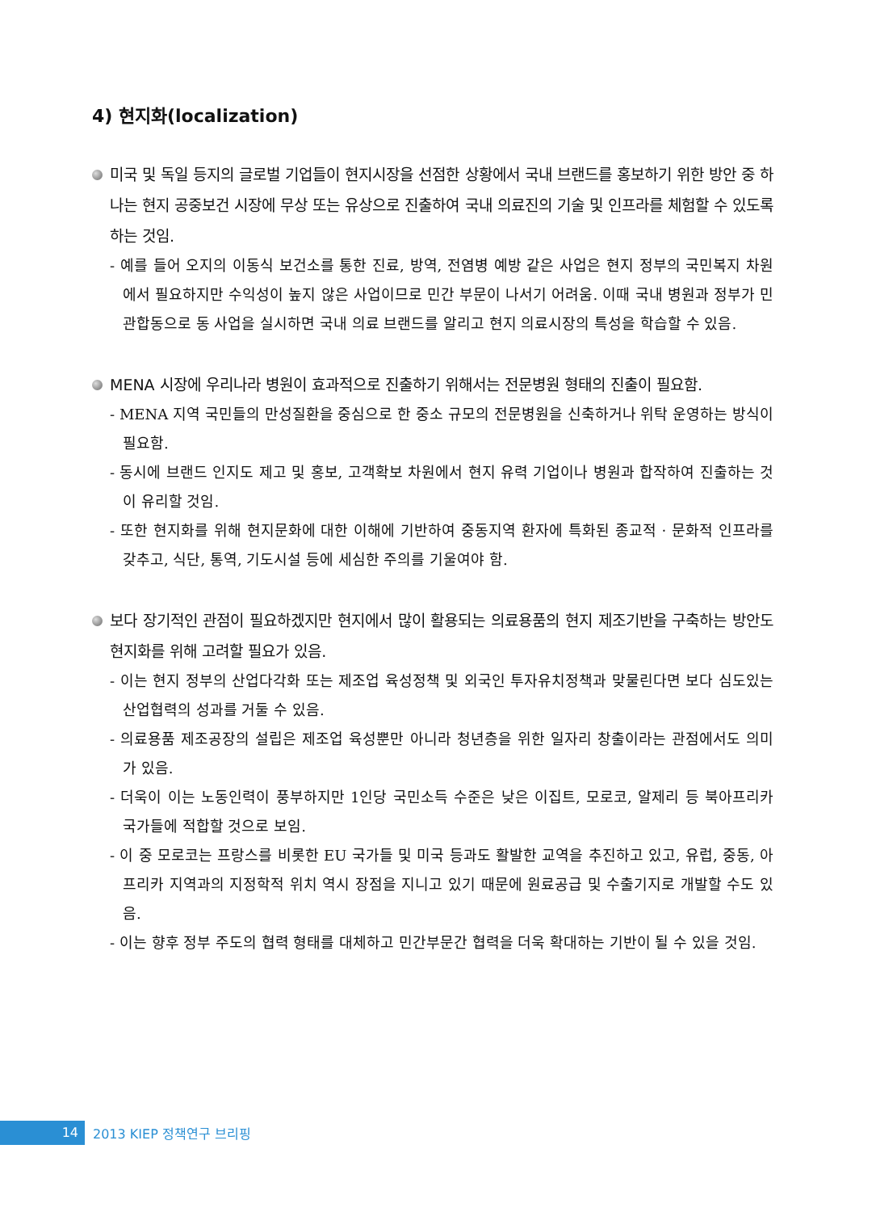4) 현지화(localization)
미국 및 독일 등지의 글로벌 기업들이 현지시장을 선점한 상황에서 국내 브랜드를 홍보하기 위한 방안 중 하나는 현지 공중보건 시장에 무상 또는 유상으로 진출하여 국내 의료진의 기술 및 인프라를 체험할 수 있도록 하는 것임.
- 예를 들어 오지의 이동식 보건소를 통한 진료, 방역, 전염병 예방 같은 사업은 현지 정부의 국민복지 차원에서 필요하지만 수익성이 높지 않은 사업이므로 민간 부문이 나서기 어려움. 이때 국내 병원과 정부가 민관합동으로 동 사업을 실시하면 국내 의료 브랜드를 알리고 현지 의료시장의 특성을 학습할 수 있음.
MENA 시장에 우리나라 병원이 효과적으로 진출하기 위해서는 전문병원 형태의 진출이 필요함.
- MENA 지역 국민들의 만성질환을 중심으로 한 중소 규모의 전문병원을 신축하거나 위탁 운영하는 방식이 필요함.
- 동시에 브랜드 인지도 제고 및 홍보, 고객확보 차원에서 현지 유력 기업이나 병원과 합작하여 진출하는 것이 유리할 것임.
- 또한 현지화를 위해 현지문화에 대한 이해에 기반하여 중동지역 환자에 특화된 종교적 · 문화적 인프라를 갖추고, 식단, 통역, 기도시설 등에 세심한 주의를 기울여야 함.
보다 장기적인 관점이 필요하겠지만 현지에서 많이 활용되는 의료용품의 현지 제조기반을 구축하는 방안도 현지화를 위해 고려할 필요가 있음.
- 이는 현지 정부의 산업다각화 또는 제조업 육성정책 및 외국인 투자유치정책과 맞물린다면 보다 심도있는 산업협력의 성과를 거둘 수 있음.
- 의료용품 제조공장의 설립은 제조업 육성뿐만 아니라 청년층을 위한 일자리 창출이라는 관점에서도 의미가 있음.
- 더욱이 이는 노동인력이 풍부하지만 1인당 국민소득 수준은 낮은 이집트, 모로코, 알제리 등 북아프리카 국가들에 적합할 것으로 보임.
- 이 중 모로코는 프랑스를 비롯한 EU 국가들 및 미국 등과도 활발한 교역을 추진하고 있고, 유럽, 중동, 아프리카 지역과의 지정학적 위치 역시 장점을 지니고 있기 때문에 원료공급 및 수출기지로 개발할 수도 있음.
- 이는 향후 정부 주도의 협력 형태를 대체하고 민간부문간 협력을 더욱 확대하는 기반이 될 수 있을 것임.
14
2013 KIEP 정책연구 브리핑